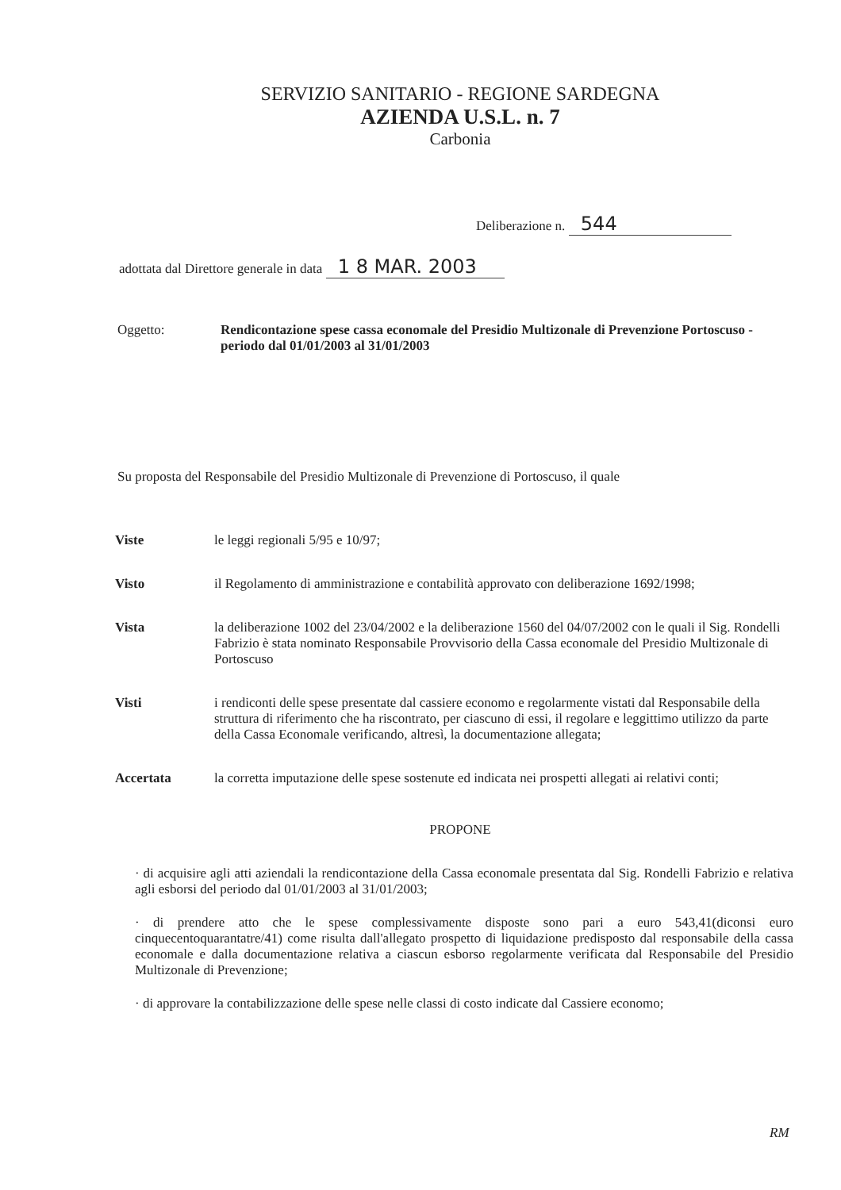SERVIZIO SANITARIO - REGIONE SARDEGNA
AZIENDA U.S.L. n. 7
Carbonia
Deliberazione n. 544
adottata dal Direttore generale in data 1 8 MAR. 2003
Oggetto: Rendicontazione spese cassa economale del Presidio Multizonale di Prevenzione Portoscuso - periodo dal 01/01/2003 al 31/01/2003
Su proposta del Responsabile del Presidio Multizonale di Prevenzione di Portoscuso, il quale
Viste le leggi regionali 5/95 e 10/97;
Visto il Regolamento di amministrazione e contabilità approvato con deliberazione 1692/1998;
Vista la deliberazione 1002 del 23/04/2002 e la deliberazione 1560 del 04/07/2002 con le quali il Sig. Rondelli Fabrizio è stata nominato Responsabile Provvisorio della Cassa economale del Presidio Multizonale di Portoscuso
Visti i rendiconti delle spese presentate dal cassiere economo e regolarmente vistati dal Responsabile della struttura di riferimento che ha riscontrato, per ciascuno di essi, il regolare e leggittimo utilizzo da parte della Cassa Economale verificando, altresì, la documentazione allegata;
Accertata la corretta imputazione delle spese sostenute ed indicata nei prospetti allegati ai relativi conti;
PROPONE
· di acquisire agli atti aziendali la rendicontazione della Cassa economale presentata dal Sig. Rondelli Fabrizio e relativa agli esborsi del periodo dal 01/01/2003 al 31/01/2003;
· di prendere atto che le spese complessivamente disposte sono pari a euro 543,41(diconsi euro cinquecentoquarantatre/41) come risulta dall'allegato prospetto di liquidazione predisposto dal responsabile della cassa economale e dalla documentazione relativa a ciascun esborso regolarmente verificata dal Responsabile del Presidio Multizonale di Prevenzione;
· di approvare la contabilizzazione delle spese nelle classi di costo indicate dal Cassiere economo;
RM